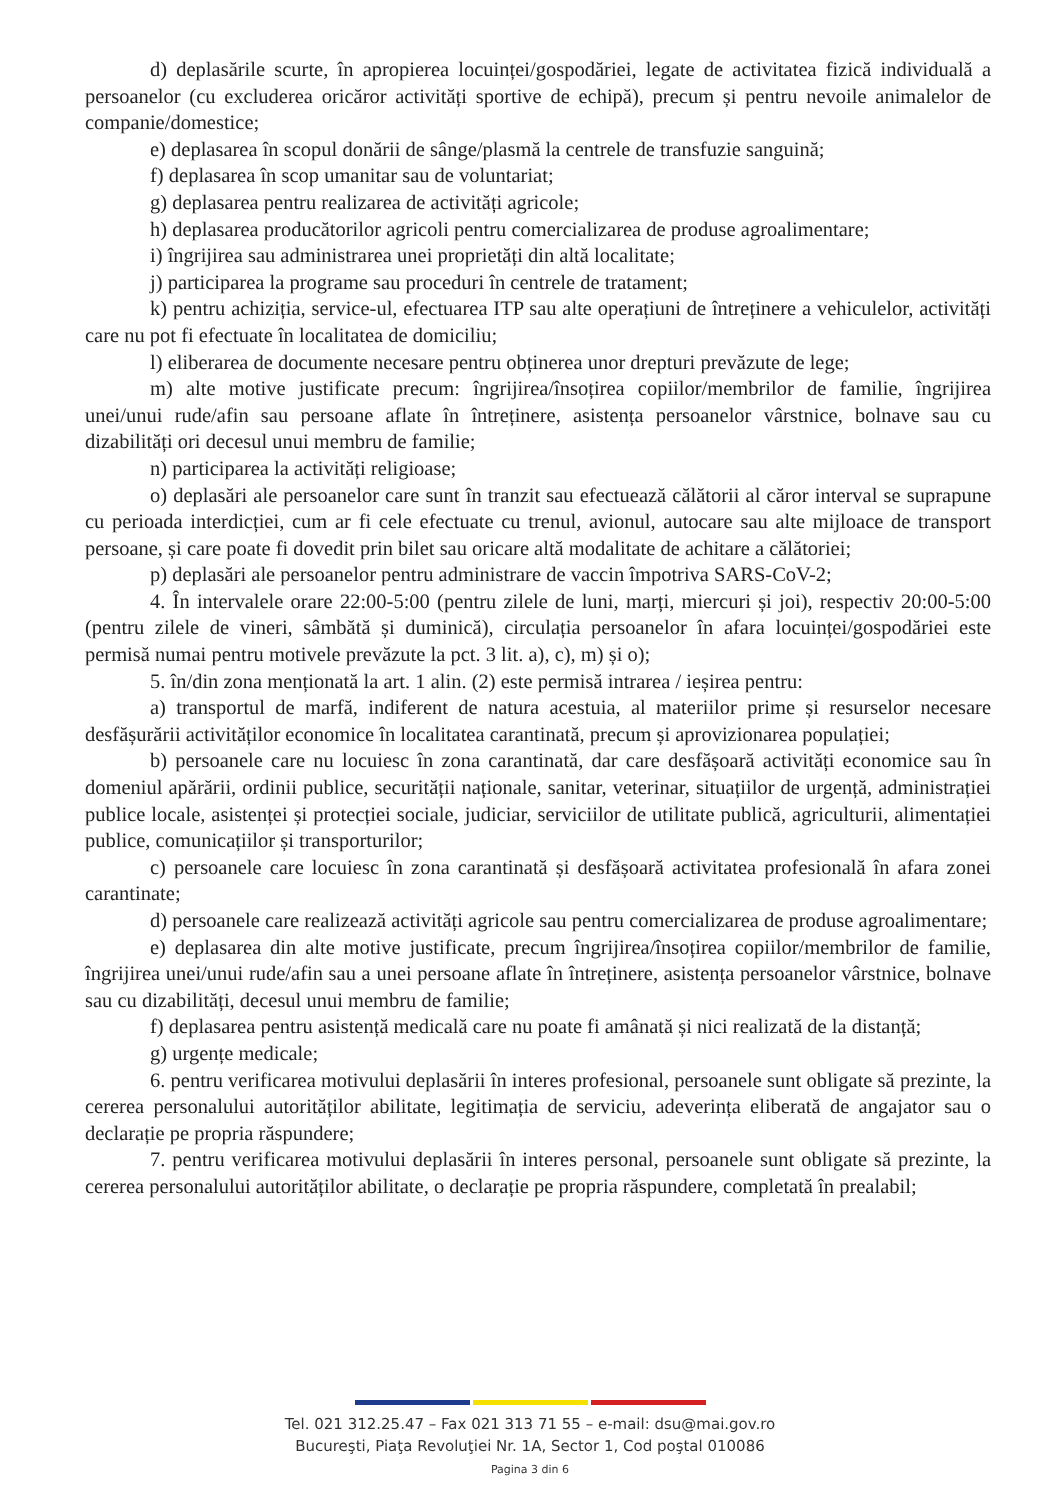d) deplasările scurte, în apropierea locuinței/gospodăriei, legate de activitatea fizică individuală a persoanelor (cu excluderea oricăror activități sportive de echipă), precum și pentru nevoile animalelor de companie/domestice;
e) deplasarea în scopul donării de sânge/plasmă la centrele de transfuzie sanguină;
f) deplasarea în scop umanitar sau de voluntariat;
g) deplasarea pentru realizarea de activități agricole;
h) deplasarea producătorilor agricoli pentru comercializarea de produse agroalimentare;
i) îngrijirea sau administrarea unei proprietăți din altă localitate;
j) participarea la programe sau proceduri în centrele de tratament;
k) pentru achiziția, service-ul, efectuarea ITP sau alte operațiuni de întreținere a vehiculelor, activități care nu pot fi efectuate în localitatea de domiciliu;
l) eliberarea de documente necesare pentru obținerea unor drepturi prevăzute de lege;
m) alte motive justificate precum: îngrijirea/însoțirea copiilor/membrilor de familie, îngrijirea unei/unui rude/afin sau persoane aflate în întreținere, asistența persoanelor vârstnice, bolnave sau cu dizabilități ori decesul unui membru de familie;
n) participarea la activități religioase;
o) deplasări ale persoanelor care sunt în tranzit sau efectuează călătorii al căror interval se suprapune cu perioada interdicției, cum ar fi cele efectuate cu trenul, avionul, autocare sau alte mijloace de transport persoane, și care poate fi dovedit prin bilet sau oricare altă modalitate de achitare a călătoriei;
p) deplasări ale persoanelor pentru administrare de vaccin împotriva SARS-CoV-2;
4. În intervalele orare 22:00-5:00 (pentru zilele de luni, marți, miercuri și joi), respectiv 20:00-5:00 (pentru zilele de vineri, sâmbătă și duminică), circulația persoanelor în afara locuinței/gospodăriei este permisă numai pentru motivele prevăzute la pct. 3 lit. a), c), m) și o);
5. în/din zona menționată la art. 1 alin. (2) este permisă intrarea / ieșirea pentru:
a) transportul de marfă, indiferent de natura acestuia, al materiilor prime și resurselor necesare desfășurării activităților economice în localitatea carantinată, precum și aprovizionarea populației;
b) persoanele care nu locuiesc în zona carantinată, dar care desfășoară activități economice sau în domeniul apărării, ordinii publice, securității naționale, sanitar, veterinar, situațiilor de urgență, administrației publice locale, asistenței și protecției sociale, judiciar, serviciilor de utilitate publică, agriculturii, alimentației publice, comunicațiilor și transporturilor;
c) persoanele care locuiesc în zona carantinată și desfășoară activitatea profesională în afara zonei carantinate;
d) persoanele care realizează activități agricole sau pentru comercializarea de produse agroalimentare;
e) deplasarea din alte motive justificate, precum îngrijirea/însoțirea copiilor/membrilor de familie, îngrijirea unei/unui rude/afin sau a unei persoane aflate în întreținere, asistența persoanelor vârstnice, bolnave sau cu dizabilități, decesul unui membru de familie;
f) deplasarea pentru asistență medicală care nu poate fi amânată și nici realizată de la distanță;
g) urgențe medicale;
6. pentru verificarea motivului deplasării în interes profesional, persoanele sunt obligate să prezinte, la cererea personalului autorităților abilitate, legitimația de serviciu, adeverința eliberată de angajator sau o declarație pe propria răspundere;
7. pentru verificarea motivului deplasării în interes personal, persoanele sunt obligate să prezinte, la cererea personalului autorităților abilitate, o declarație pe propria răspundere, completată în prealabil;
Tel. 021 312.25.47 – Fax 021 313 71 55 – e-mail: dsu@mai.gov.ro
Bucureşti, Piaţa Revoluţiei Nr. 1A, Sector 1, Cod poştal 010086
Pagina 3 din 6